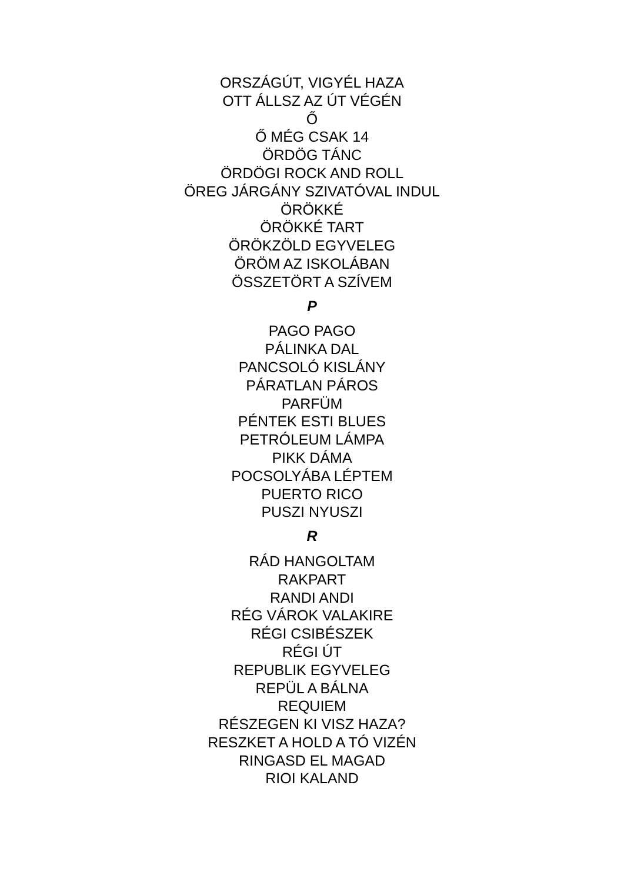ORSZÁGÚT, VIGYÉL HAZA
OTT ÁLLSZ AZ ÚT VÉGÉN
Ő
Ő MÉG CSAK 14
ÖRDÖG TÁNC
ÖRDÖGI ROCK AND ROLL
ÖREG JÁRGÁNY SZIVATÓVAL INDUL
ÖRÖKKÉ
ÖRÖKKÉ TART
ÖRÖKZÖLD EGYVELEG
ÖRÖM AZ ISKOLÁBAN
ÖSSZETÖRT A SZÍVEM
P
PAGO PAGO
PÁLINKA DAL
PANCSOLÓ KISLÁNY
PÁRATLAN PÁROS
PARFÜM
PÉNTEK ESTI BLUES
PETRÓLEUM LÁMPA
PIKK DÁMA
POCSOLYÁBA LÉPTEM
PUERTO RICO
PUSZI NYUSZI
R
RÁD HANGOLTAM
RAKPART
RANDI ANDI
RÉG VÁROK VALAKIRE
RÉGI CSIBÉSZEK
RÉGI ÚT
REPUBLIK EGYVELEG
REPÜL A BÁLNA
REQUIEM
RÉSZEGEN KI VISZ HAZA?
RESZKET A HOLD A TÓ VIZÉN
RINGASD EL MAGAD
RIOI KALAND